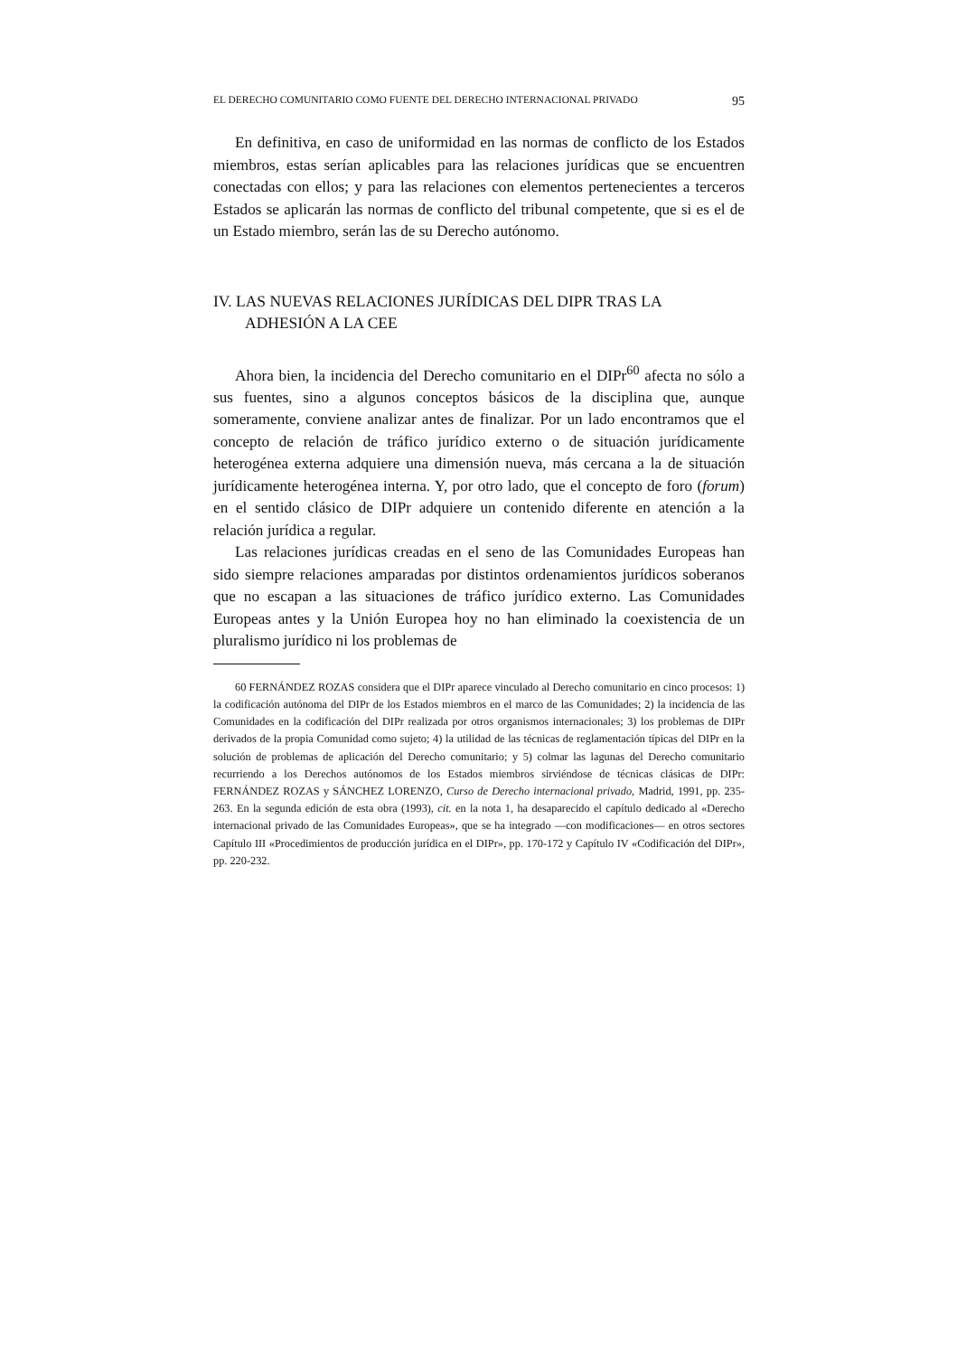EL DERECHO COMUNITARIO COMO FUENTE DEL DERECHO INTERNACIONAL PRIVADO 95
En definitiva, en caso de uniformidad en las normas de conflicto de los Estados miembros, estas serían aplicables para las relaciones jurídicas que se encuentren conectadas con ellos; y para las relaciones con elementos pertenecientes a terceros Estados se aplicarán las normas de conflicto del tribunal competente, que si es el de un Estado miembro, serán las de su Derecho autónomo.
IV. LAS NUEVAS RELACIONES JURÍDICAS DEL DIPR TRAS LA ADHESIÓN A LA CEE
Ahora bien, la incidencia del Derecho comunitario en el DIPr<sup>60</sup> afecta no sólo a sus fuentes, sino a algunos conceptos básicos de la disciplina que, aunque someramente, conviene analizar antes de finalizar. Por un lado encontramos que el concepto de relación de tráfico jurídico externo o de situación jurídicamente heterogénea externa adquiere una dimensión nueva, más cercana a la de situación jurídicamente heterogénea interna. Y, por otro lado, que el concepto de foro (forum) en el sentido clásico de DIPr adquiere un contenido diferente en atención a la relación jurídica a regular.
Las relaciones jurídicas creadas en el seno de las Comunidades Europeas han sido siempre relaciones amparadas por distintos ordenamientos jurídicos soberanos que no escapan a las situaciones de tráfico jurídico externo. Las Comunidades Europeas antes y la Unión Europea hoy no han eliminado la coexistencia de un pluralismo jurídico ni los problemas de
60 FERNÁNDEZ ROZAS considera que el DIPr aparece vinculado al Derecho comunitario en cinco procesos: 1) la codificación autónoma del DIPr de los Estados miembros en el marco de las Comunidades; 2) la incidencia de las Comunidades en la codificación del DIPr realizada por otros organismos internacionales; 3) los problemas de DIPr derivados de la propia Comunidad como sujeto; 4) la utilidad de las técnicas de reglamentación típicas del DIPr en la solución de problemas de aplicación del Derecho comunitario; y 5) colmar las lagunas del Derecho comunitario recurriendo a los Derechos autónomos de los Estados miembros sirviéndose de técnicas clásicas de DIPr: FERNÁNDEZ ROZAS y SÁNCHEZ LORENZO, Curso de Derecho internacional privado, Madrid, 1991, pp. 235-263. En la segunda edición de esta obra (1993), cit. en la nota 1, ha desaparecido el capítulo dedicado al «Derecho internacional privado de las Comunidades Europeas», que se ha integrado —con modificaciones— en otros sectores Capítulo III «Procedimientos de producción jurídica en el DIPr», pp. 170-172 y Capítulo IV «Codificación del DIPr», pp. 220-232.